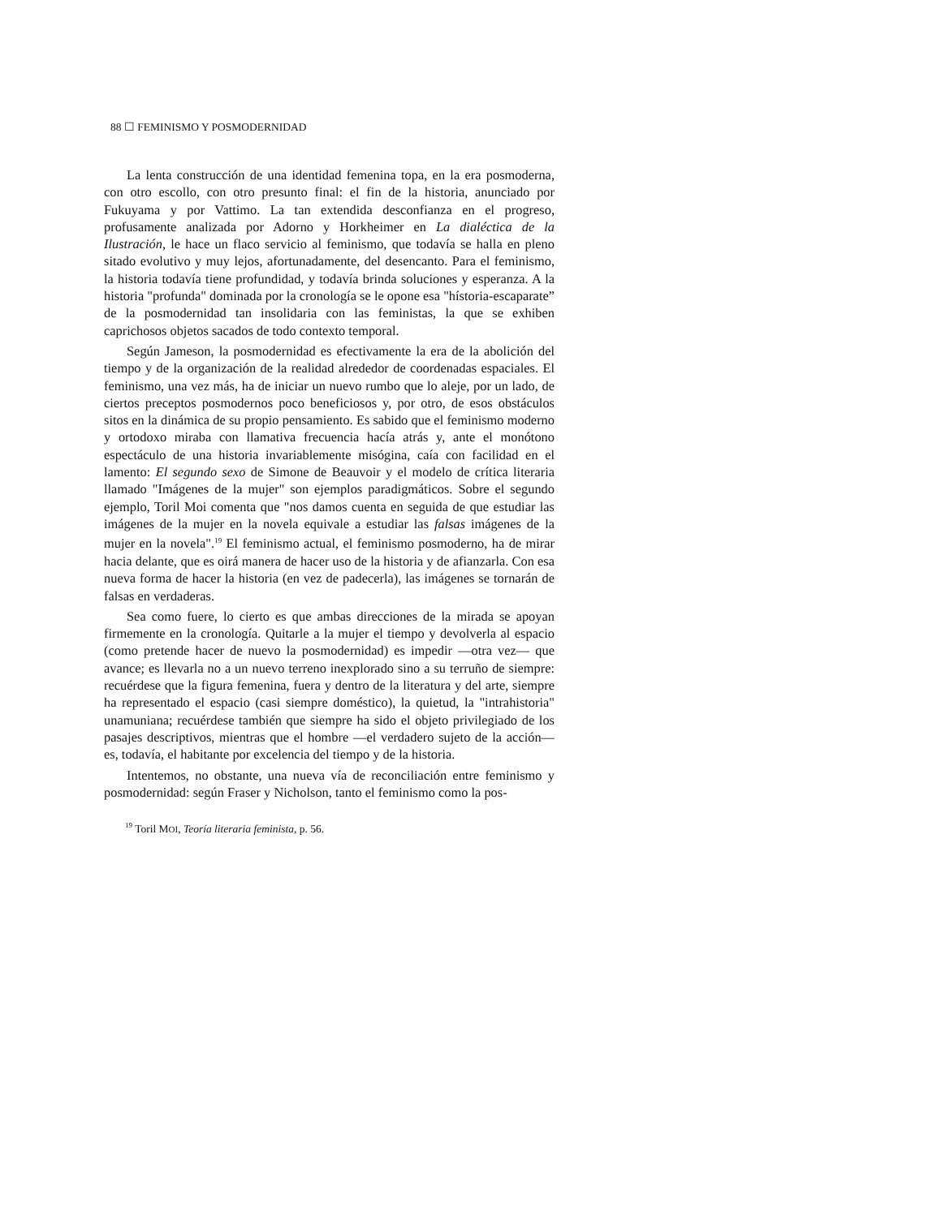88 ☐ FEMINISMO Y POSMODERNIDAD
La lenta construcción de una identidad femenina topa, en la era posmoderna, con otro escollo, con otro presunto final: el fin de la historia, anunciado por Fukuyama y por Vattimo. La tan extendida desconfianza en el progreso, profusamente analizada por Adorno y Horkheimer en La dialéctica de la Ilustración, le hace un flaco servicio al feminismo, que todavía se halla en pleno sitado evolutivo y muy lejos, afortunadamente, del desencanto. Para el feminismo, la historia todavía tiene profundidad, y todavía brinda soluciones y esperanza. A la historia "profunda" dominada por la cronología se le opone esa "hístoria-escaparate” de la posmodernidad tan insolidaria con las feministas, la que se exhiben caprichosos objetos sacados de todo contexto temporal.
Según Jameson, la posmodernidad es efectivamente la era de la abolición del tiempo y de la organización de la realidad alrededor de coordenadas espaciales. El feminismo, una vez más, ha de iniciar un nuevo rumbo que lo aleje, por un lado, de ciertos preceptos posmodernos poco beneficiosos y, por otro, de esos obstáculos sitos en la dinámica de su propio pensamiento. Es sabido que el feminismo moderno y ortodoxo miraba con llamativa frecuencia hacía atrás y, ante el monótono espectáculo de una historia invariablemente misógina, caía con facilidad en el lamento: El segundo sexo de Simone de Beauvoir y el modelo de crítica literaria llamado "Imágenes de la mujer" son ejemplos paradigmáticos. Sobre el segundo ejemplo, Toril Moi comenta que "nos damos cuenta en seguida de que estudiar las imágenes de la mujer en la novela equivale a estudiar las falsas imágenes de la mujer en la novela".<sup>19</sup> El feminismo actual, el feminismo posmoderno, ha de mirar hacia delante, que es oirá manera de hacer uso de la historia y de afianzarla. Con esa nueva forma de hacer la historia (en vez de padecerla), las imágenes se tornarán de falsas en verdaderas.
Sea como fuere, lo cierto es que ambas direcciones de la mirada se apoyan firmemente en la cronología. Quitarle a la mujer el tiempo y devolverla al espacio (como pretende hacer de nuevo la posmodernidad) es impedir —otra vez— que avance; es llevarla no a un nuevo terreno inexplorado sino a su terruño de siempre: recuérdese que la figura femenina, fuera y dentro de la literatura y del arte, siempre ha representado el espacio (casi siempre doméstico), la quietud, la "intrahistoria" unamuniana; recuérdese también que siempre ha sido el objeto privilegiado de los pasajes descriptivos, mientras que el hombre —el verdadero sujeto de la acción— es, todavía, el habitante por excelencia del tiempo y de la historia.
Intentemos, no obstante, una nueva vía de reconciliación entre feminismo y posmodernidad: según Fraser y Nicholson, tanto el feminismo como la pos-
<sup>19</sup> Toril MOI, Teoría literaria feminista, p. 56.